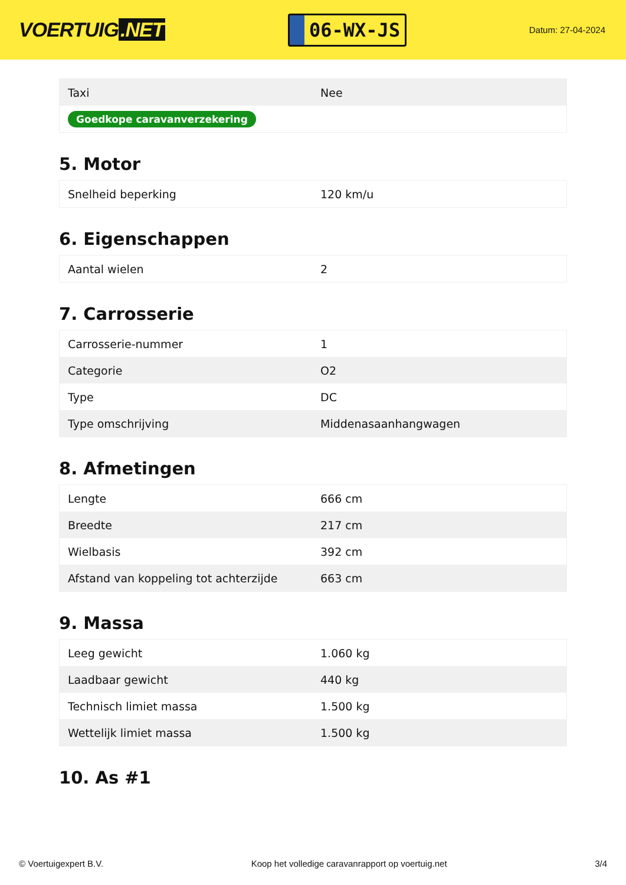VOERTUIG.NET
06-WX-JS
Datum: 27-04-2024
| Taxi | Nee |
| Goedkope caravanverzekering | |
5. Motor
| Snelheid beperking | 120 km/u |
6. Eigenschappen
| Aantal wielen | 2 |
7. Carrosserie
| Carrosserie-nummer | 1 |
| Categorie | O2 |
| Type | DC |
| Type omschrijving | Middenasaanhangwagen |
8. Afmetingen
| Lengte | 666 cm |
| Breedte | 217 cm |
| Wielbasis | 392 cm |
| Afstand van koppeling tot achterzijde | 663 cm |
9. Massa
| Leeg gewicht | 1.060 kg |
| Laadbaar gewicht | 440 kg |
| Technisch limiet massa | 1.500 kg |
| Wettelijk limiet massa | 1.500 kg |
10. As #1
© Voertuigexpert B.V. Koop het volledige caravanrapport op voertuig.net 3/4